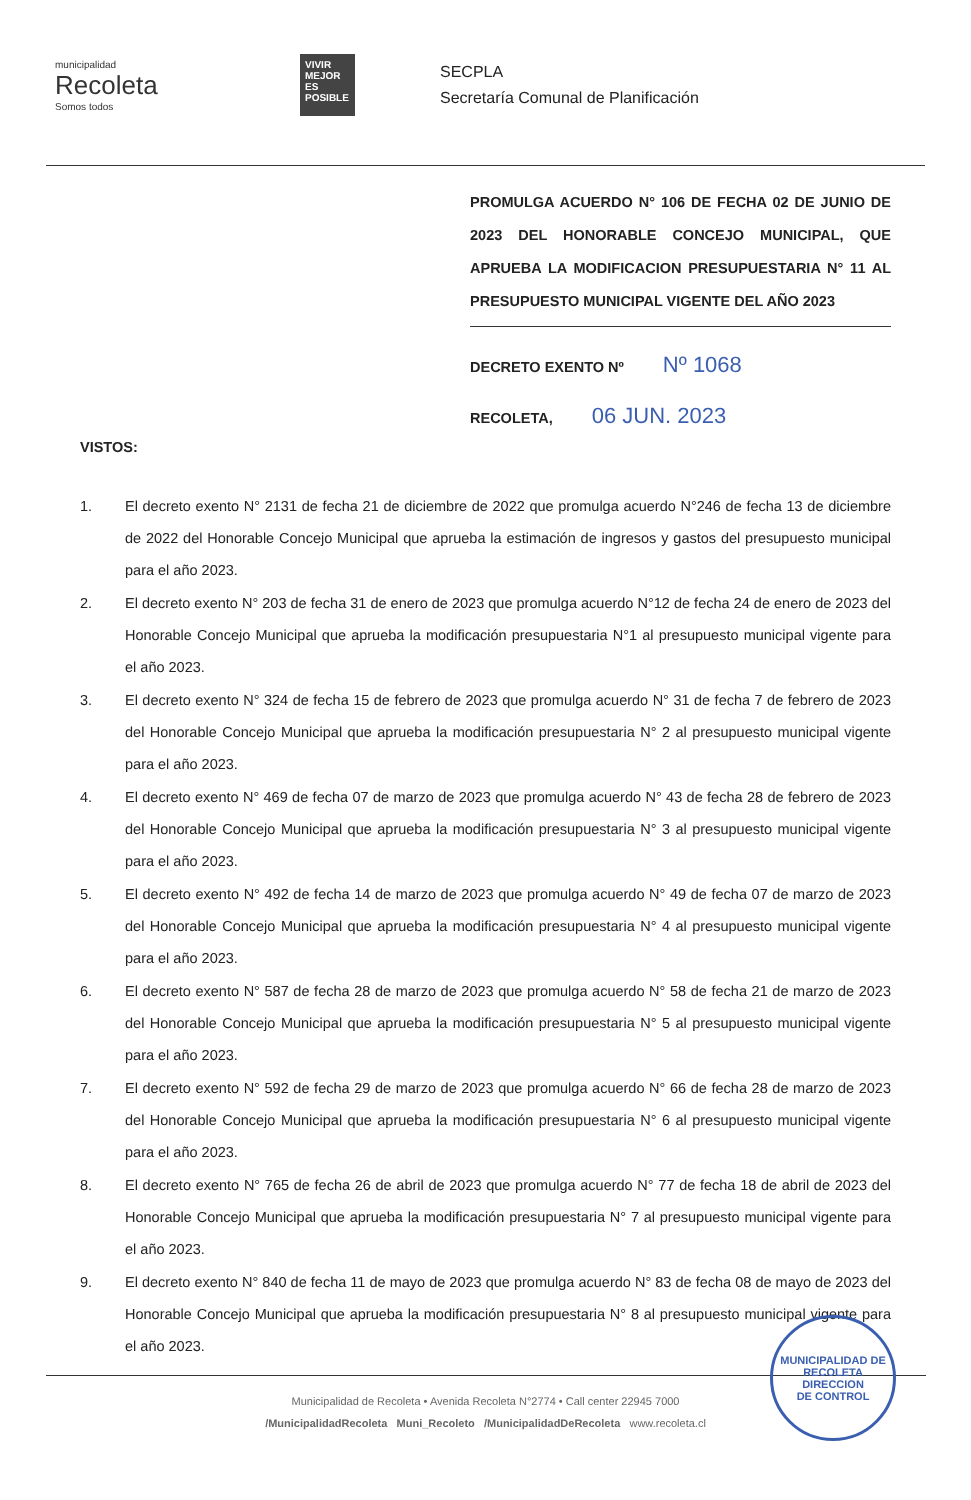municipalidad
Recoleta
Somos todos
VIVIR MEJOR ES POSIBLE
SECPLA
Secretaría Comunal de Planificación
PROMULGA ACUERDO N° 106 DE FECHA 02 DE JUNIO DE 2023 DEL HONORABLE CONCEJO MUNICIPAL, QUE APRUEBA LA MODIFICACION PRESUPUESTARIA N° 11 AL PRESUPUESTO MUNICIPAL VIGENTE DEL AÑO 2023
DECRETO EXENTO Nº Nº 1068
RECOLETA, 06 JUN. 2023
VISTOS:
1. El decreto exento N° 2131 de fecha 21 de diciembre de 2022 que promulga acuerdo N°246 de fecha 13 de diciembre de 2022 del Honorable Concejo Municipal que aprueba la estimación de ingresos y gastos del presupuesto municipal para el año 2023.
2. El decreto exento N° 203 de fecha 31 de enero de 2023 que promulga acuerdo N°12 de fecha 24 de enero de 2023 del Honorable Concejo Municipal que aprueba la modificación presupuestaria N°1 al presupuesto municipal vigente para el año 2023.
3. El decreto exento N° 324 de fecha 15 de febrero de 2023 que promulga acuerdo N° 31 de fecha 7 de febrero de 2023 del Honorable Concejo Municipal que aprueba la modificación presupuestaria N° 2 al presupuesto municipal vigente para el año 2023.
4. El decreto exento N° 469 de fecha 07 de marzo de 2023 que promulga acuerdo N° 43 de fecha 28 de febrero de 2023 del Honorable Concejo Municipal que aprueba la modificación presupuestaria N° 3 al presupuesto municipal vigente para el año 2023.
5. El decreto exento N° 492 de fecha 14 de marzo de 2023 que promulga acuerdo N° 49 de fecha 07 de marzo de 2023 del Honorable Concejo Municipal que aprueba la modificación presupuestaria N° 4 al presupuesto municipal vigente para el año 2023.
6. El decreto exento N° 587 de fecha 28 de marzo de 2023 que promulga acuerdo N° 58 de fecha 21 de marzo de 2023 del Honorable Concejo Municipal que aprueba la modificación presupuestaria N° 5 al presupuesto municipal vigente para el año 2023.
7. El decreto exento N° 592 de fecha 29 de marzo de 2023 que promulga acuerdo N° 66 de fecha 28 de marzo de 2023 del Honorable Concejo Municipal que aprueba la modificación presupuestaria N° 6 al presupuesto municipal vigente para el año 2023.
8. El decreto exento N° 765 de fecha 26 de abril de 2023 que promulga acuerdo N° 77 de fecha 18 de abril de 2023 del Honorable Concejo Municipal que aprueba la modificación presupuestaria N° 7 al presupuesto municipal vigente para el año 2023.
9. El decreto exento N° 840 de fecha 11 de mayo de 2023 que promulga acuerdo N° 83 de fecha 08 de mayo de 2023 del Honorable Concejo Municipal que aprueba la modificación presupuestaria N° 8 al presupuesto municipal vigente para el año 2023.
Municipalidad de Recoleta • Avenida Recoleta N°2774 • Call center 22945 7000
/MunicipalidadRecoleta Muni_Recoleto /MunicipalidadDeRecoleta www.recoleta.cl
MUNICIPALIDAD DE RECOLETA
DIRECCION
DE CONTROL